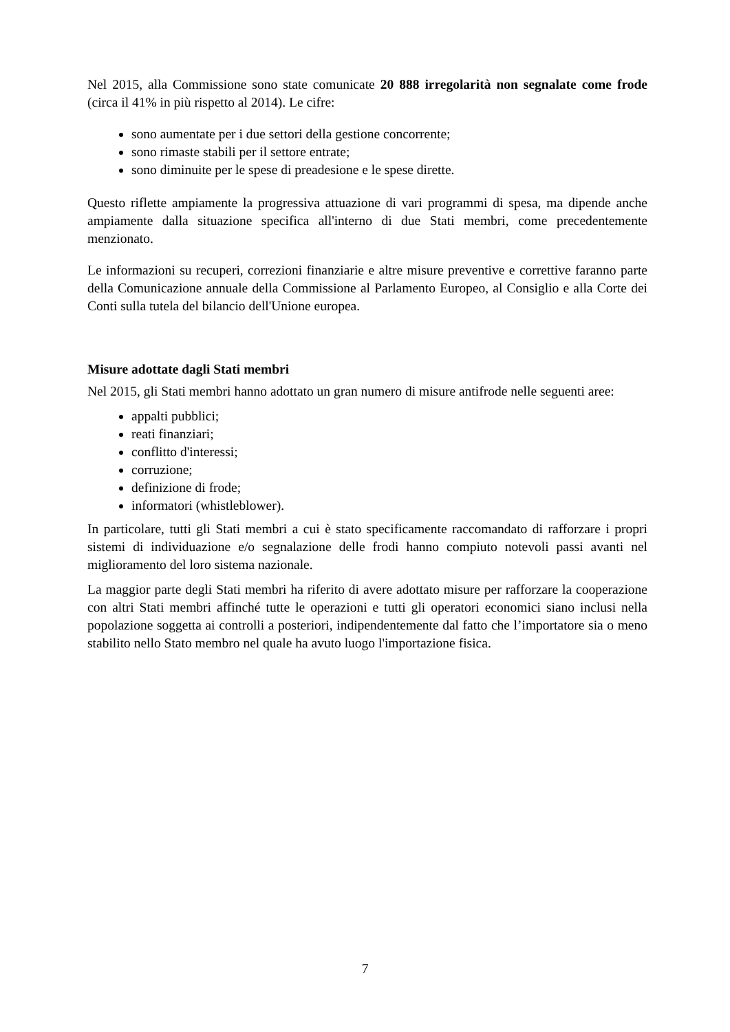Nel 2015, alla Commissione sono state comunicate 20 888 irregolarità non segnalate come frode (circa il 41% in più rispetto al 2014). Le cifre:
sono aumentate per i due settori della gestione concorrente;
sono rimaste stabili per il settore entrate;
sono diminuite per le spese di preadesione e le spese dirette.
Questo riflette ampiamente la progressiva attuazione di vari programmi di spesa, ma dipende anche ampiamente dalla situazione specifica all'interno di due Stati membri, come precedentemente menzionato.
Le informazioni su recuperi, correzioni finanziarie e altre misure preventive e correttive faranno parte della Comunicazione annuale della Commissione al Parlamento Europeo, al Consiglio e alla Corte dei Conti sulla tutela del bilancio dell'Unione europea.
Misure adottate dagli Stati membri
Nel 2015, gli Stati membri hanno adottato un gran numero di misure antifrode nelle seguenti aree:
appalti pubblici;
reati finanziari;
conflitto d'interessi;
corruzione;
definizione di frode;
informatori (whistleblower).
In particolare, tutti gli Stati membri a cui è stato specificamente raccomandato di rafforzare i propri sistemi di individuazione e/o segnalazione delle frodi hanno compiuto notevoli passi avanti nel miglioramento del loro sistema nazionale.
La maggior parte degli Stati membri ha riferito di avere adottato misure per rafforzare la cooperazione con altri Stati membri affinché tutte le operazioni e tutti gli operatori economici siano inclusi nella popolazione soggetta ai controlli a posteriori, indipendentemente dal fatto che l’importatore sia o meno stabilito nello Stato membro nel quale ha avuto luogo l'importazione fisica.
7